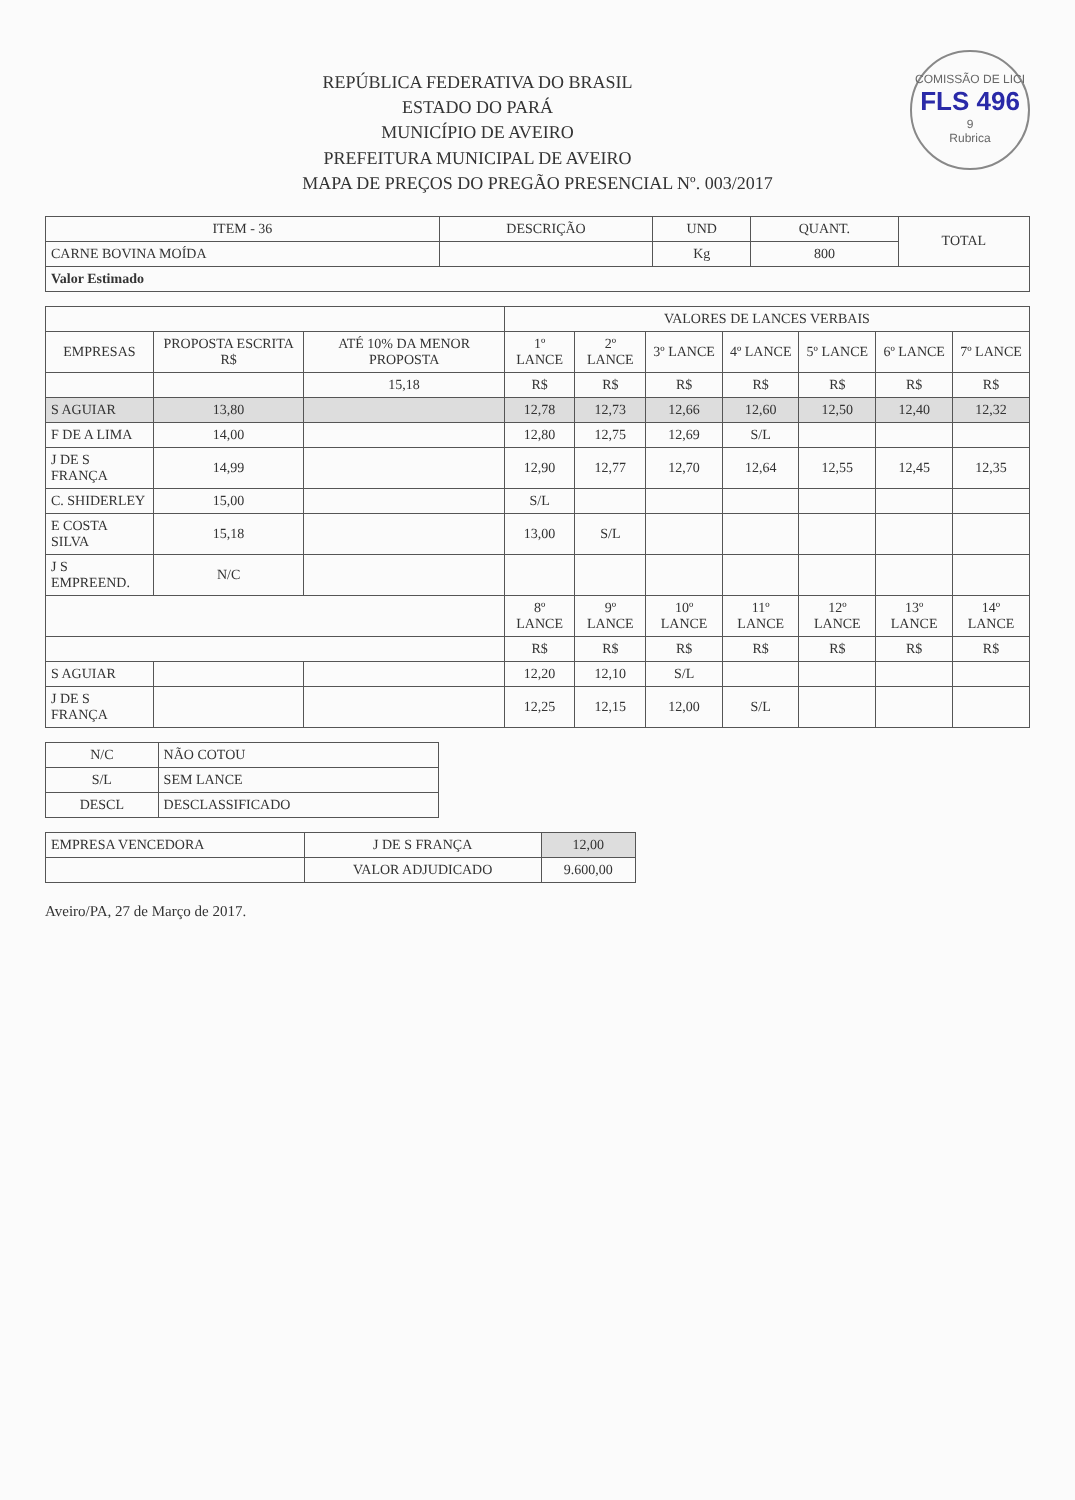COMISSÃO DE LICI
FLS 496
9
Rubrica
REPÚBLICA FEDERATIVA DO BRASIL
ESTADO DO PARÁ
MUNICÍPIO DE AVEIRO
PREFEITURA MUNICIPAL DE AVEIRO
MAPA DE PREÇOS DO PREGÃO PRESENCIAL Nº. 003/2017
| ITEM - 36 | DESCRIÇÃO | UND | QUANT. | TOTAL |
| --- | --- | --- | --- | --- |
| CARNE BOVINA MOÍDA | | Kg | 800 | |
| Valor Estimado | | | | |
| | | | VALORES DE LANCES VERBAIS | | | | | | |
| --- | --- | --- | --- | --- | --- | --- | --- | --- | --- |
| EMPRESAS | PROPOSTA ESCRITA R$ | ATÉ 10% DA MENOR PROPOSTA | 1º LANCE | 2º LANCE | 3º LANCE | 4º LANCE | 5º LANCE | 6º LANCE | 7º LANCE |
| | | 15,18 | R$ | R$ | R$ | R$ | R$ | R$ | R$ |
| S AGUIAR | 13,80 | | 12,78 | 12,73 | 12,66 | 12,60 | 12,50 | 12,40 | 12,32 |
| F DE A LIMA | 14,00 | | 12,80 | 12,75 | 12,69 | S/L | | | |
| J DE S FRANÇA | 14,99 | | 12,90 | 12,77 | 12,70 | 12,64 | 12,55 | 12,45 | 12,35 |
| C. SHIDERLEY | 15,00 | | S/L | | | | | | |
| E COSTA SILVA | 15,18 | | 13,00 | S/L | | | | | |
| J S EMPREEND. | N/C | | | | | | | | |
| | | | 8º LANCE | 9º LANCE | 10º LANCE | 11º LANCE | 12º LANCE | 13º LANCE | 14º LANCE |
| | | | R$ | R$ | R$ | R$ | R$ | R$ | R$ |
| S AGUIAR | | | 12,20 | 12,10 | S/L | | | | |
| J DE S FRANÇA | | | 12,25 | 12,15 | 12,00 | S/L | | | |
| N/C | NÃO COTOU |
| S/L | SEM LANCE |
| DESCL | DESCLASSIFICADO |
| EMPRESA VENCEDORA | J DE S FRANÇA | 12,00 |
| | VALOR ADJUDICADO | 9.600,00 |
Aveiro/PA, 27 de Março de 2017.